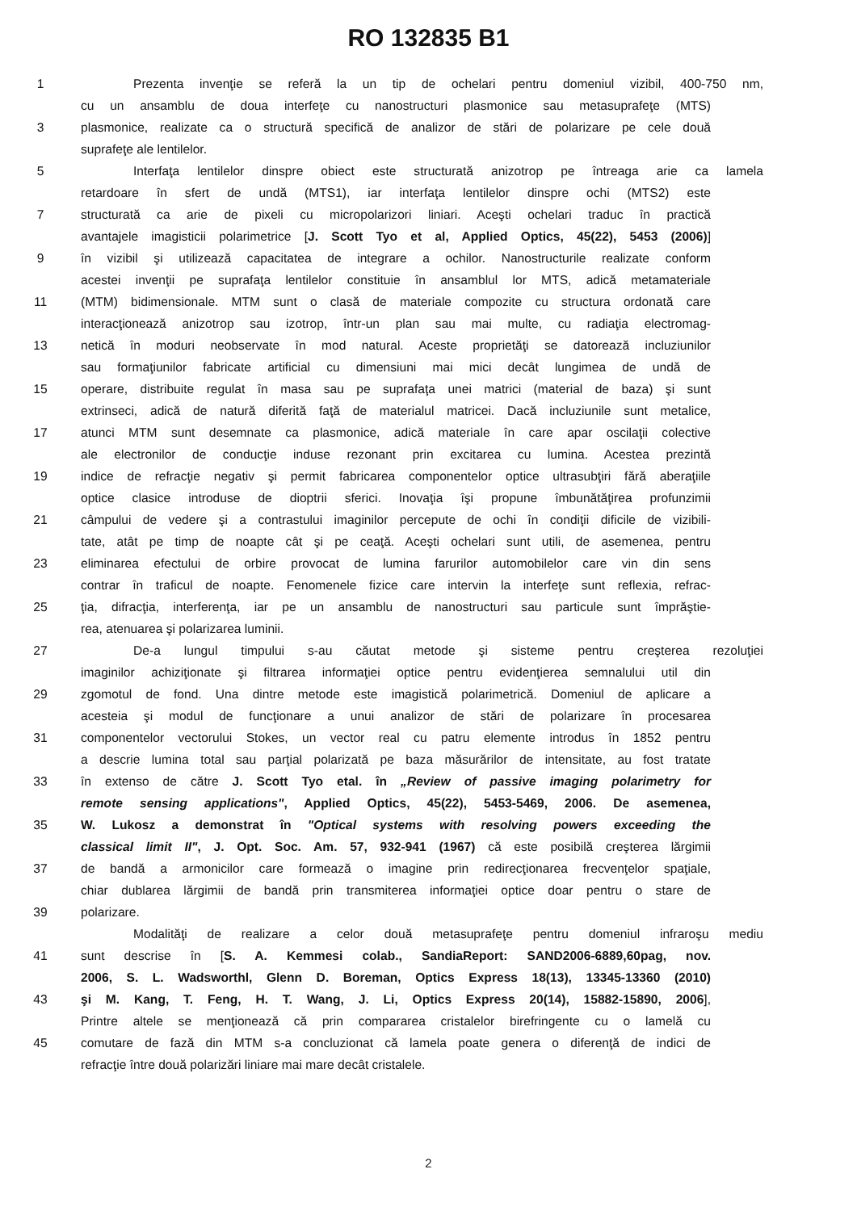RO 132835 B1
1 Prezenta invenţie se referă la un tip de ochelari pentru domeniul vizibil, 400-750 nm,
cu un ansamblu de doua interfeţe cu nanostructuri plasmonice sau metasuprafeţe (MTS)
3 plasmonice, realizate ca o structură specifică de analizor de stări de polarizare pe cele două
suprafeţe ale lentilelor.
5 Interfaţa lentilelor dinspre obiect este structurată anizotrop pe întreaga arie ca lamela
retardoare în sfert de undă (MTS1), iar interfaţa lentilelor dinspre ochi (MTS2) este
7 structurată ca arie de pixeli cu micropolarizori liniari. Aceşti ochelari traduc în practică
avantajele imagisticii polarimetrice [J. Scott Tyo et al, Applied Optics, 45(22), 5453 (2006)]
9 în vizibil şi utilizează capacitatea de integrare a ochilor. Nanostructurile realizate conform
acestei invenţii pe suprafaţa lentilelor constituie în ansamblul lor MTS, adică metamateriale
11 (MTM) bidimensionale. MTM sunt o clasă de materiale compozite cu structura ordonată care
interacţionează anizotrop sau izotrop, într-un plan sau mai multe, cu radiaţia electromag-
13 netică în moduri neobservate în mod natural. Aceste proprietăţi se datorează incluziunilor
sau formaţiunilor fabricate artificial cu dimensiuni mai mici decât lungimea de undă de
15 operare, distribuite regulat în masa sau pe suprafaţa unei matrici (material de baza) şi sunt
extrinseci, adică de natură diferită faţă de materialul matricei. Dacă incluziunile sunt metalice,
17 atunci MTM sunt desemnate ca plasmonice, adică materiale în care apar oscilaţii colective
ale electronilor de conducţie induse rezonant prin excitarea cu lumina. Acestea prezintă
19 indice de refracţie negativ şi permit fabricarea componentelor optice ultrasubţiri fără aberaţiile
optice clasice introduse de dioptrii sferici. Inovaţia îşi propune îmbunătăţirea profunzimii
21 câmpului de vedere şi a contrastului imaginilor percepute de ochi în condiţii dificile de vizibili-
tate, atât pe timp de noapte cât şi pe ceaţă. Aceşti ochelari sunt utili, de asemenea, pentru
23 eliminarea efectului de orbire provocat de lumina farurilor automobilelor care vin din sens
contrar în traficul de noapte. Fenomenele fizice care intervin la interfeţe sunt reflexia, refrac-
25 ţia, difracţia, interferenţa, iar pe un ansamblu de nanostructuri sau particule sunt împrăştie-
rea, atenuarea şi polarizarea luminii.
27 De-a lungul timpului s-au căutat metode şi sisteme pentru creşterea rezoluţiei
imaginilor achiziţionate şi filtrarea informaţiei optice pentru evidenţierea semnalului util din
29 zgomotul de fond. Una dintre metode este imagistică polarimetrică. Domeniul de aplicare a
acesteia şi modul de funcţionare a unui analizor de stări de polarizare în procesarea
31 componentelor vectorului Stokes, un vector real cu patru elemente introdus în 1852 pentru
a descrie lumina total sau parţial polarizată pe baza măsurărilor de intensitate, au fost tratate
33 în extenso de către J. Scott Tyo etal. în „Review of passive imaging polarimetry for
remote sensing applications", Applied Optics, 45(22), 5453-5469, 2006. De asemenea,
35 W. Lukosz a demonstrat în "Optical systems with resolving powers exceeding the
classical limit II", J. Opt. Soc. Am. 57, 932-941 (1967) că este posibilă creşterea lărgimii
37 de bandă a armonicilor care formează o imagine prin redirecţionarea frecvenţelor spaţiale,
chiar dublarea lărgimii de bandă prin transmiterea informaţiei optice doar pentru o stare de
39 polarizare.
Modalităţi de realizare a celor două metasuprafeţe pentru domeniul infraroşu mediu
41 sunt descrise în [S. A. Kemmesi colab., SandiaReport: SAND2006-6889,60pag, nov.
2006, S. L. Wadsworthl, Glenn D. Boreman, Optics Express 18(13), 13345-13360 (2010)
43 şi M. Kang, T. Feng, H. T. Wang, J. Li, Optics Express 20(14), 15882-15890, 2006],
Printre altele se menţionează că prin compararea cristalelor birefringente cu o lamelă cu
45 comutare de fază din MTM s-a concluzionat că lamela poate genera o diferenţă de indici de
refracţie între două polarizări liniare mai mare decât cristalele.
2